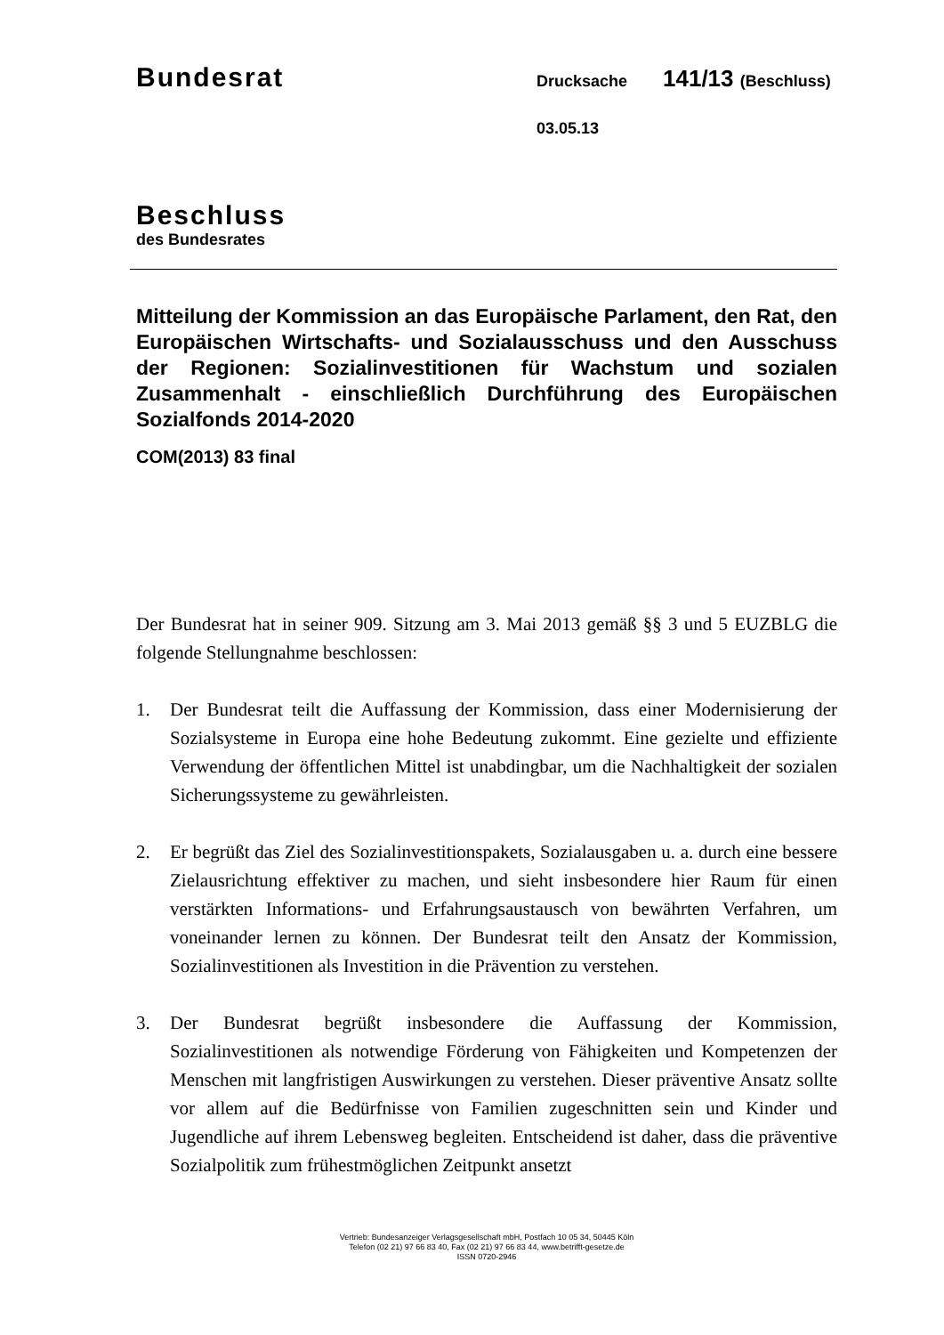Bundesrat
Drucksache
141/13 (Beschluss)
03.05.13
Beschluss
des Bundesrates
Mitteilung der Kommission an das Europäische Parlament, den Rat, den Europäischen Wirtschafts- und Sozialausschuss und den Ausschuss der Regionen: Sozialinvestitionen für Wachstum und sozialen Zusammenhalt - einschließlich Durchführung des Europäischen Sozialfonds 2014-2020
COM(2013) 83 final
Der Bundesrat hat in seiner 909. Sitzung am 3. Mai 2013 gemäß §§ 3 und 5 EUZBLG die folgende Stellungnahme beschlossen:
1. Der Bundesrat teilt die Auffassung der Kommission, dass einer Modernisierung der Sozialsysteme in Europa eine hohe Bedeutung zukommt. Eine gezielte und effiziente Verwendung der öffentlichen Mittel ist unabdingbar, um die Nachhaltigkeit der sozialen Sicherungssysteme zu gewährleisten.
2. Er begrüßt das Ziel des Sozialinvestitionspakets, Sozialausgaben u. a. durch eine bessere Zielausrichtung effektiver zu machen, und sieht insbesondere hier Raum für einen verstärkten Informations- und Erfahrungsaustausch von bewährten Verfahren, um voneinander lernen zu können. Der Bundesrat teilt den Ansatz der Kommission, Sozialinvestitionen als Investition in die Prävention zu verstehen.
3. Der Bundesrat begrüßt insbesondere die Auffassung der Kommission, Sozialinvestitionen als notwendige Förderung von Fähigkeiten und Kompetenzen der Menschen mit langfristigen Auswirkungen zu verstehen. Dieser präventive Ansatz sollte vor allem auf die Bedürfnisse von Familien zugeschnitten sein und Kinder und Jugendliche auf ihrem Lebensweg begleiten. Entscheidend ist daher, dass die präventive Sozialpolitik zum frühestmöglichen Zeitpunkt ansetzt
Vertrieb: Bundesanzeiger Verlagsgesellschaft mbH, Postfach 10 05 34, 50445 Köln
Telefon (02 21) 97 66 83 40, Fax (02 21) 97 66 83 44, www.betrifft-gesetze.de
ISSN 0720-2946